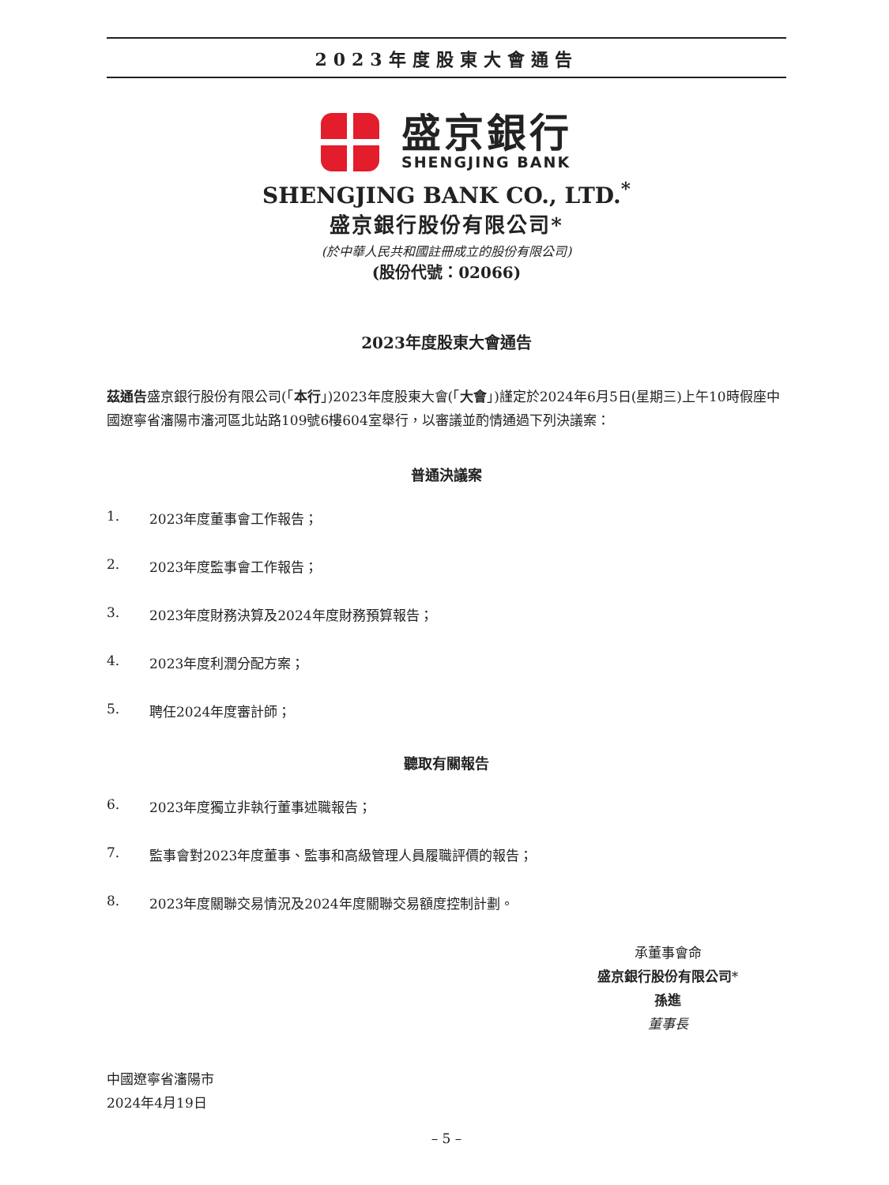2023年度股東大會通告
盛京銀行
SHENGJING BANK
SHENGJING BANK CO., LTD.<sup>*</sup>
盛京銀行股份有限公司*
(於中華人民共和國註冊成立的股份有限公司)
(股份代號：02066)
2023年度股東大會通告
茲通告盛京銀行股份有限公司(「本行」)2023年度股東大會(「大會」)謹定於2024年6月5日(星期三)上午10時假座中國遼寧省瀋陽市瀋河區北站路109號6樓604室舉行，以審議並酌情通過下列決議案：
普通決議案
1. 2023年度董事會工作報告；
2. 2023年度監事會工作報告；
3. 2023年度財務決算及2024年度財務預算報告；
4. 2023年度利潤分配方案；
5. 聘任2024年度審計師；
聽取有關報告
6. 2023年度獨立非執行董事述職報告；
7. 監事會對2023年度董事、監事和高級管理人員履職評價的報告；
8. 2023年度關聯交易情況及2024年度關聯交易額度控制計劃。
承董事會命
盛京銀行股份有限公司*
孫進
董事長
中國遼寧省瀋陽市
2024年4月19日
– 5 –